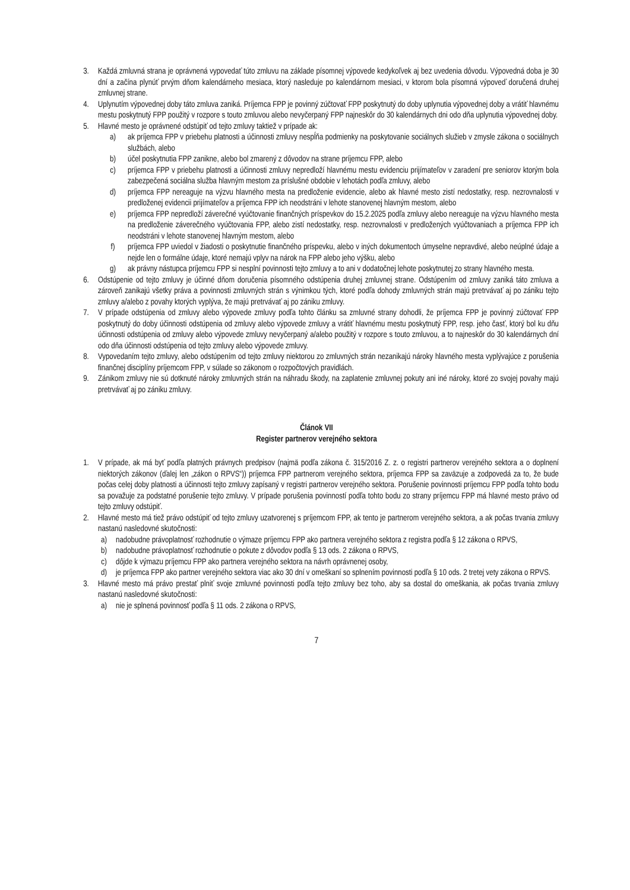3. Každá zmluvná strana je oprávnená vypovedať túto zmluvu na základe písomnej výpovede kedykoľvek aj bez uvedenia dôvodu. Výpovedná doba je 30 dní a začína plynúť prvým dňom kalendárneho mesiaca, ktorý nasleduje po kalendárnom mesiaci, v ktorom bola písomná výpoveď doručená druhej zmluvnej strane.
4. Uplynutím výpovednej doby táto zmluva zaniká. Príjemca FPP je povinný zúčtovať FPP poskytnutý do doby uplynutia výpovednej doby a vrátiť hlavnému mestu poskytnutý FPP použitý v rozpore s touto zmluvou alebo nevyčerpaný FPP najneskôr do 30 kalendárnych dni odo dňa uplynutia výpovednej doby.
5. Hlavné mesto je oprávnené odstúpiť od tejto zmluvy taktiež v prípade ak:
a) ak príjemca FPP v priebehu platnosti a účinnosti zmluvy nespĺňa podmienky na poskytovanie sociálnych služieb v zmysle zákona o sociálnych službách, alebo
b) účel poskytnutia FPP zanikne, alebo bol zmarený z dôvodov na strane príjemcu FPP, alebo
c) príjemca FPP v priebehu platnosti a účinnosti zmluvy nepredloží hlavnému mestu evidenciu prijímateľov v zaradení pre seniorov ktorým bola zabezpečená sociálna služba hlavným mestom za príslušné obdobie v lehotách podľa zmluvy, alebo
d) príjemca FPP nereaguje na výzvu hlavného mesta na predloženie evidencie, alebo ak hlavné mesto zistí nedostatky, resp. nezrovnalosti v predloženej evidencii prijímateľov a príjemca FPP ich neodstráni v lehote stanovenej hlavným mestom, alebo
e) príjemca FPP nepredloží záverečné vyúčtovanie finančných príspevkov do 15.2.2025 podľa zmluvy alebo nereaguje na výzvu hlavného mesta na predloženie záverečného vyúčtovania FPP, alebo zistí nedostatky, resp. nezrovnalosti v predložených vyúčtovaniach a príjemca FPP ich neodstráni v lehote stanovenej hlavným mestom, alebo
f) príjemca FPP uviedol v žiadosti o poskytnutie finančného príspevku, alebo v iných dokumentoch úmyselne nepravdivé, alebo neúplné údaje a nejde len o formálne údaje, ktoré nemajú vplyv na nárok na FPP alebo jeho výšku, alebo
g) ak právny nástupca príjemcu FPP si nesplní povinnosti tejto zmluvy a to ani v dodatočnej lehote poskytnutej zo strany hlavného mesta.
6. Odstúpenie od tejto zmluvy je účinné dňom doručenia písomného odstúpenia druhej zmluvnej strane. Odstúpením od zmluvy zaniká táto zmluva a zároveň zanikajú všetky práva a povinnosti zmluvných strán s výnimkou tých, ktoré podľa dohody zmluvných strán majú pretrvávať aj po zániku tejto zmluvy a/alebo z povahy ktorých vyplýva, že majú pretrvávať aj po zániku zmluvy.
7. V prípade odstúpenia od zmluvy alebo výpovede zmluvy podľa tohto článku sa zmluvné strany dohodli, že príjemca FPP je povinný zúčtovať FPP poskytnutý do doby účinnosti odstúpenia od zmluvy alebo výpovede zmluvy a vrátiť hlavnému mestu poskytnutý FPP, resp. jeho časť, ktorý bol ku dňu účinnosti odstúpenia od zmluvy alebo výpovede zmluvy nevyčerpaný a/alebo použitý v rozpore s touto zmluvou, a to najneskôr do 30 kalendárnych dní odo dňa účinnosti odstúpenia od tejto zmluvy alebo výpovede zmluvy.
8. Vypovedaním tejto zmluvy, alebo odstúpením od tejto zmluvy niektorou zo zmluvných strán nezanikajú nároky hlavného mesta vyplývajúce z porušenia finančnej disciplíny príjemcom FPP, v súlade so zákonom o rozpočtových pravidlách.
9. Zánikom zmluvy nie sú dotknuté nároky zmluvných strán na náhradu škody, na zaplatenie zmluvnej pokuty ani iné nároky, ktoré zo svojej povahy majú pretrvávať aj po zániku zmluvy.
Článok VII
Register partnerov verejného sektora
1. V prípade, ak má byť podľa platných právnych predpisov (najmä podľa zákona č. 315/2016 Z. z. o registri partnerov verejného sektora a o doplnení niektorých zákonov (ďalej len „zákon o RPVS“)) príjemca FPP partnerom verejného sektora, príjemca FPP sa zaväzuje a zodpovedá za to, že bude počas celej doby platnosti a účinnosti tejto zmluvy zapísaný v registri partnerov verejného sektora. Porušenie povinnosti príjemcu FPP podľa tohto bodu sa považuje za podstatné porušenie tejto zmluvy. V prípade porušenia povinností podľa tohto bodu zo strany príjemcu FPP má hlavné mesto právo od tejto zmluvy odstúpiť.
2. Hlavné mesto má tiež právo odstúpiť od tejto zmluvy uzatvorenej s príjemcom FPP, ak tento je partnerom verejného sektora, a ak počas trvania zmluvy nastanú nasledovné skutočnosti:
a) nadobudne právoplatnosť rozhodnutie o výmaze príjemcu FPP ako partnera verejného sektora z registra podľa § 12 zákona o RPVS,
b) nadobudne právoplatnosť rozhodnutie o pokute z dôvodov podľa § 13 ods. 2 zákona o RPVS,
c) dôjde k výmazu príjemcu FPP ako partnera verejného sektora na návrh oprávnenej osoby,
d) je príjemca FPP ako partner verejného sektora viac ako 30 dní v omeškaní so splnením povinnosti podľa § 10 ods. 2 tretej vety zákona o RPVS.
3. Hlavné mesto má právo prestať plniť svoje zmluvné povinnosti podľa tejto zmluvy bez toho, aby sa dostal do omeškania, ak počas trvania zmluvy nastanú nasledovné skutočnosti:
a) nie je splnená povinnosť podľa § 11 ods. 2 zákona o RPVS,
7